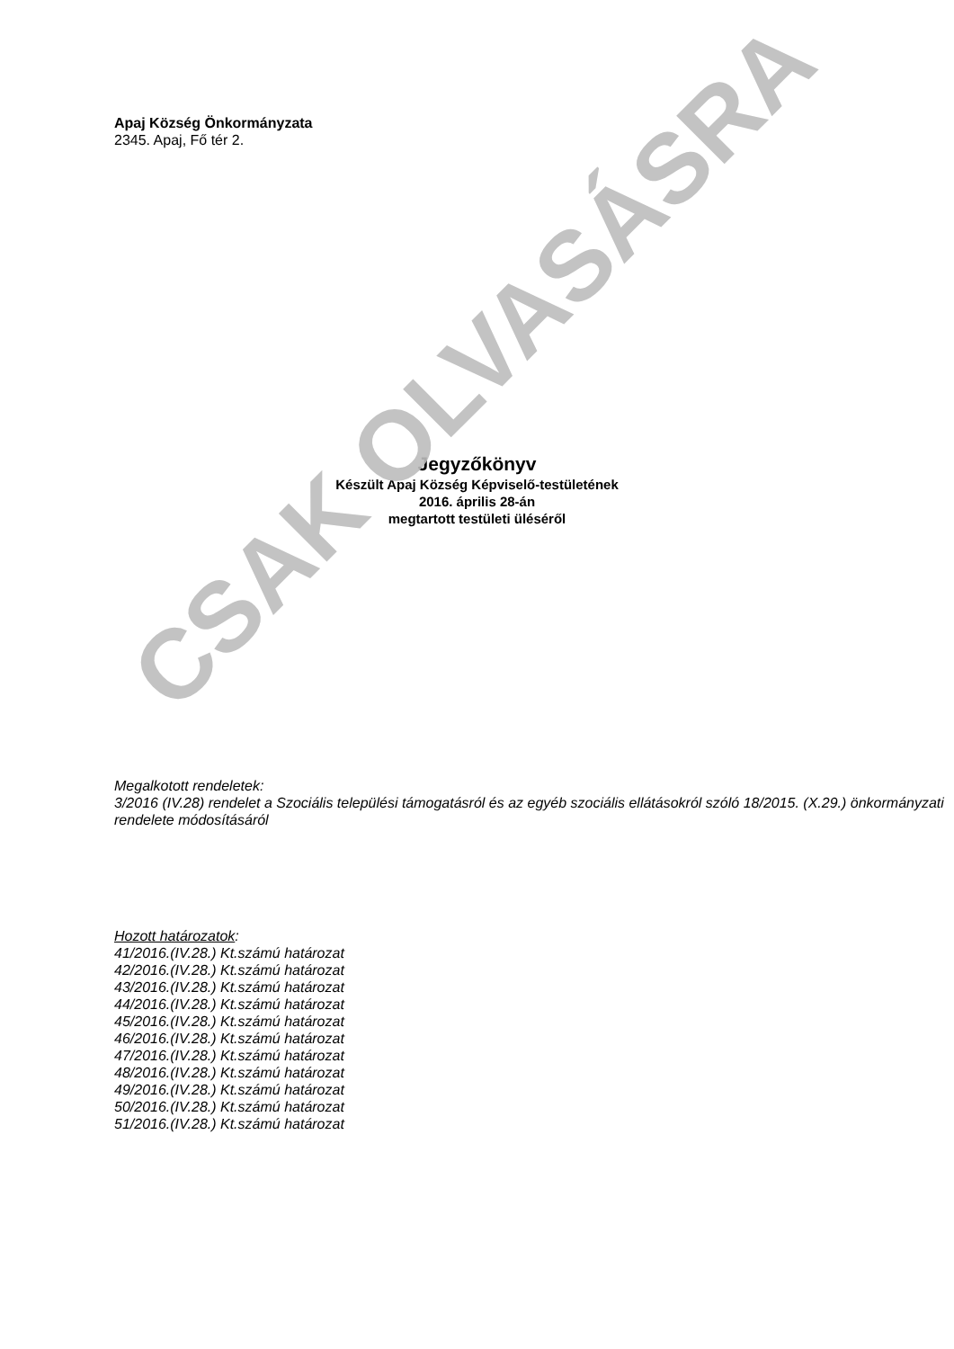Apaj Község Önkormányzata
2345. Apaj, Fő tér 2.
Jegyzőkönyv
Készült Apaj Község Képviselő-testületének
2016. április 28-án
megtartott testületi üléséről
Megalkotott rendeletek:
3/2016 (IV.28) rendelet a Szociális települési támogatásról és az egyéb szociális ellátásokról szóló 18/2015. (X.29.) önkormányzati rendelete módosításáról
Hozott határozatok:
41/2016.(IV.28.) Kt.számú határozat
42/2016.(IV.28.) Kt.számú határozat
43/2016.(IV.28.) Kt.számú határozat
44/2016.(IV.28.) Kt.számú határozat
45/2016.(IV.28.) Kt.számú határozat
46/2016.(IV.28.) Kt.számú határozat
47/2016.(IV.28.) Kt.számú határozat
48/2016.(IV.28.) Kt.számú határozat
49/2016.(IV.28.) Kt.számú határozat
50/2016.(IV.28.) Kt.számú határozat
51/2016.(IV.28.) Kt.számú határozat
CSAK OLVASÁSRA